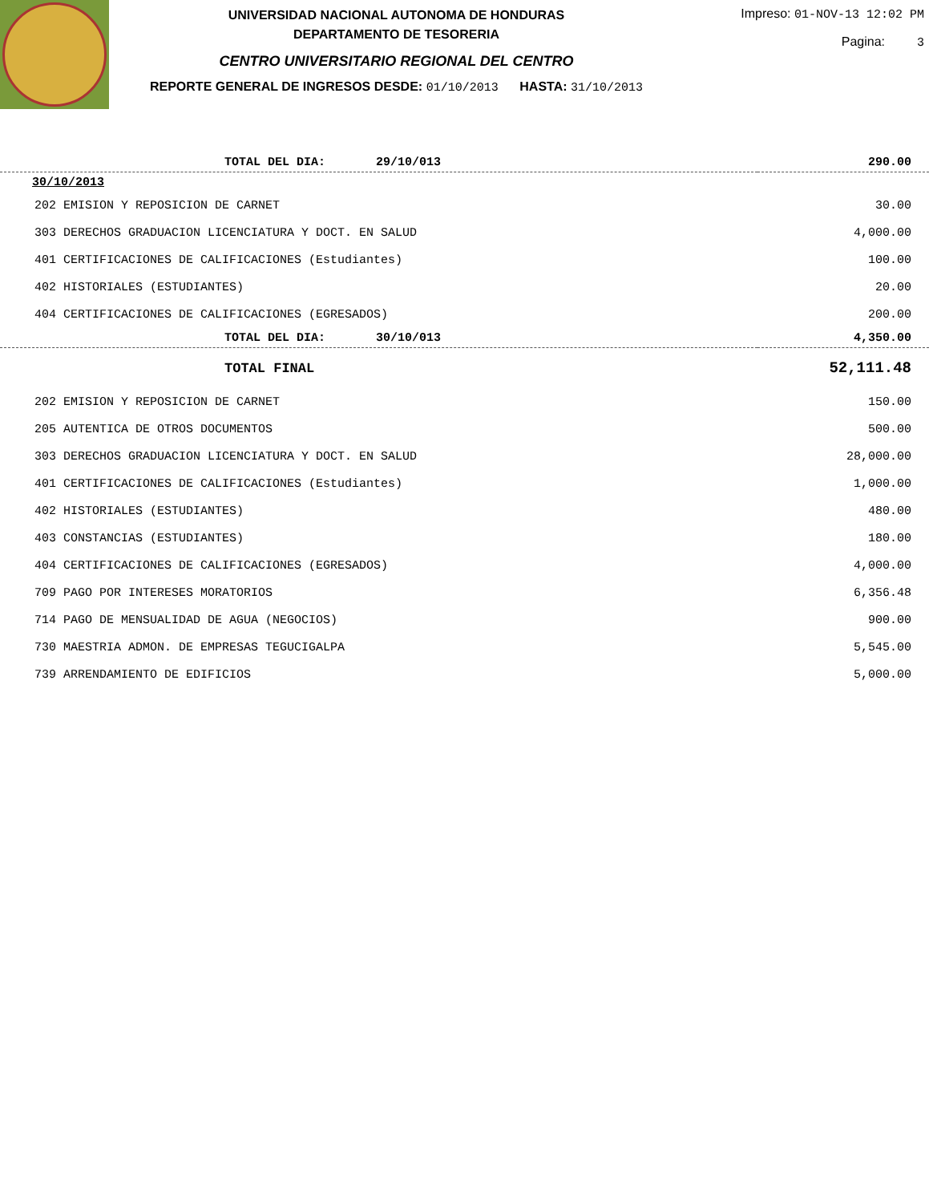UNIVERSIDAD NACIONAL AUTONOMA DE HONDURAS
DEPARTAMENTO DE TESORERIA
CENTRO UNIVERSITARIO REGIONAL DEL CENTRO
REPORTE GENERAL DE INGRESOS DESDE: 01/10/2013 HASTA: 31/10/2013
Impreso: 01-NOV-13 12:02 PM
Pagina: 3
| TOTAL DEL DIA: 29/10/013 | 290.00 |
| 30/10/2013 | |
| 202 EMISION Y REPOSICION DE CARNET | 30.00 |
| 303 DERECHOS GRADUACION LICENCIATURA Y DOCT. EN SALUD | 4,000.00 |
| 401 CERTIFICACIONES DE CALIFICACIONES (Estudiantes) | 100.00 |
| 402 HISTORIALES (ESTUDIANTES) | 20.00 |
| 404 CERTIFICACIONES DE CALIFICACIONES (EGRESADOS) | 200.00 |
| TOTAL DEL DIA: 30/10/013 | 4,350.00 |
| TOTAL FINAL | 52,111.48 |
| 202 EMISION Y REPOSICION DE CARNET | 150.00 |
| 205 AUTENTICA DE OTROS DOCUMENTOS | 500.00 |
| 303 DERECHOS GRADUACION LICENCIATURA Y DOCT. EN SALUD | 28,000.00 |
| 401 CERTIFICACIONES DE CALIFICACIONES (Estudiantes) | 1,000.00 |
| 402 HISTORIALES (ESTUDIANTES) | 480.00 |
| 403 CONSTANCIAS (ESTUDIANTES) | 180.00 |
| 404 CERTIFICACIONES DE CALIFICACIONES (EGRESADOS) | 4,000.00 |
| 709 PAGO POR INTERESES MORATORIOS | 6,356.48 |
| 714 PAGO DE MENSUALIDAD DE AGUA (NEGOCIOS) | 900.00 |
| 730 MAESTRIA ADMON. DE EMPRESAS TEGUCIGALPA | 5,545.00 |
| 739 ARRENDAMIENTO DE EDIFICIOS | 5,000.00 |